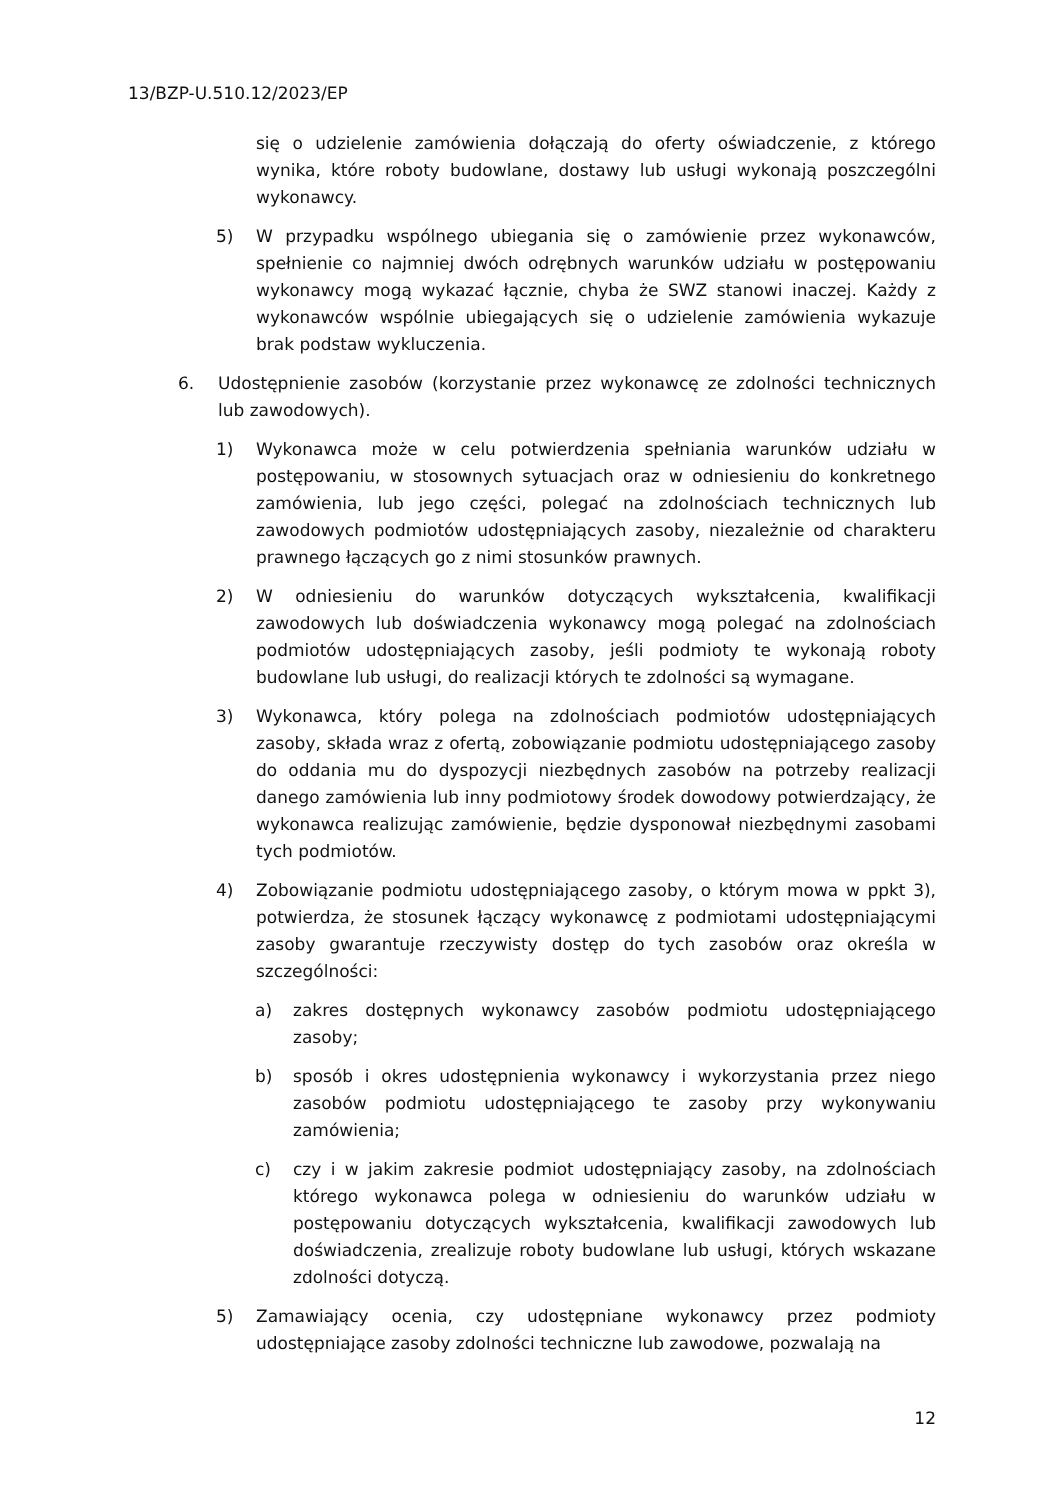13/BZP-U.510.12/2023/EP
się o udzielenie zamówienia dołączają do oferty oświadczenie, z którego wynika, które roboty budowlane, dostawy lub usługi wykonają poszczególni wykonawcy.
5) W przypadku wspólnego ubiegania się o zamówienie przez wykonawców, spełnienie co najmniej dwóch odrębnych warunków udziału w postępowaniu wykonawcy mogą wykazać łącznie, chyba że SWZ stanowi inaczej. Każdy z wykonawców wspólnie ubiegających się o udzielenie zamówienia wykazuje brak podstaw wykluczenia.
6. Udostępnienie zasobów (korzystanie przez wykonawcę ze zdolności technicznych lub zawodowych).
1) Wykonawca może w celu potwierdzenia spełniania warunków udziału w postępowaniu, w stosownych sytuacjach oraz w odniesieniu do konkretnego zamówienia, lub jego części, polegać na zdolnościach technicznych lub zawodowych podmiotów udostępniających zasoby, niezależnie od charakteru prawnego łączących go z nimi stosunków prawnych.
2) W odniesieniu do warunków dotyczących wykształcenia, kwalifikacji zawodowych lub doświadczenia wykonawcy mogą polegać na zdolnościach podmiotów udostępniających zasoby, jeśli podmioty te wykonają roboty budowlane lub usługi, do realizacji których te zdolności są wymagane.
3) Wykonawca, który polega na zdolnościach podmiotów udostępniających zasoby, składa wraz z ofertą, zobowiązanie podmiotu udostępniającego zasoby do oddania mu do dyspozycji niezbędnych zasobów na potrzeby realizacji danego zamówienia lub inny podmiotowy środek dowodowy potwierdzający, że wykonawca realizując zamówienie, będzie dysponował niezbędnymi zasobami tych podmiotów.
4) Zobowiązanie podmiotu udostępniającego zasoby, o którym mowa w ppkt 3), potwierdza, że stosunek łączący wykonawcę z podmiotami udostępniającymi zasoby gwarantuje rzeczywisty dostęp do tych zasobów oraz określa w szczególności:
a) zakres dostępnych wykonawcy zasobów podmiotu udostępniającego zasoby;
b) sposób i okres udostępnienia wykonawcy i wykorzystania przez niego zasobów podmiotu udostępniającego te zasoby przy wykonywaniu zamówienia;
c) czy i w jakim zakresie podmiot udostępniający zasoby, na zdolnościach którego wykonawca polega w odniesieniu do warunków udziału w postępowaniu dotyczących wykształcenia, kwalifikacji zawodowych lub doświadczenia, zrealizuje roboty budowlane lub usługi, których wskazane zdolności dotyczą.
5) Zamawiający ocenia, czy udostępniane wykonawcy przez podmioty udostępniające zasoby zdolności techniczne lub zawodowe, pozwalają na
12